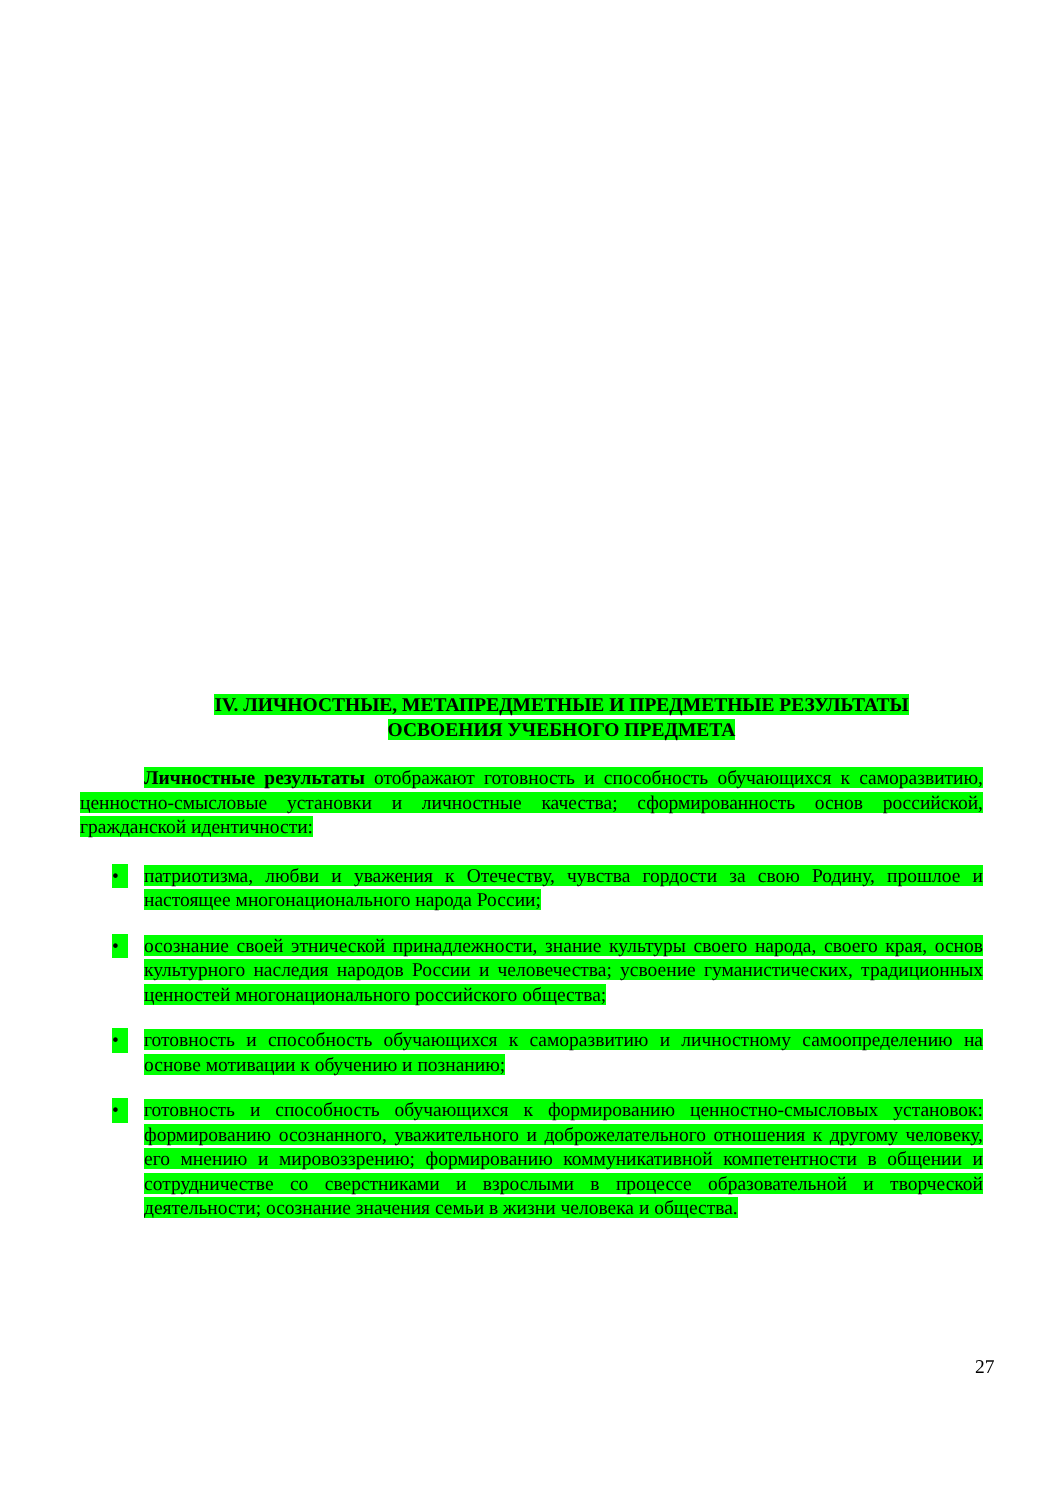IV. ЛИЧНОСТНЫЕ, МЕТАПРЕДМЕТНЫЕ И ПРЕДМЕТНЫЕ РЕЗУЛЬТАТЫ
ОСВОЕНИЯ УЧЕБНОГО ПРЕДМЕТА
Личностные результаты отображают готовность и способность обучающихся к саморазвитию, ценностно-смысловые установки и личностные качества; сформированность основ российской, гражданской идентичности:
• патриотизма, любви и уважения к Отечеству, чувства гордости за свою Родину, прошлое и настоящее многонационального народа России;
• осознание своей этнической принадлежности, знание культуры своего народа, своего края, основ культурного наследия народов России и человечества; усвоение гуманистических, традиционных ценностей многонационального российского общества;
• готовность и способность обучающихся к саморазвитию и личностному самоопределению на основе мотивации к обучению и познанию;
• готовность и способность обучающихся к формированию ценностно-смысловых установок: формированию осознанного, уважительного и доброжелательного отношения к другому человеку, его мнению и мировоззрению; формированию коммуникативной компетентности в общении и сотрудничестве со сверстниками и взрослыми в процессе образовательной и творческой деятельности; осознание значения семьи в жизни человека и общества.
27